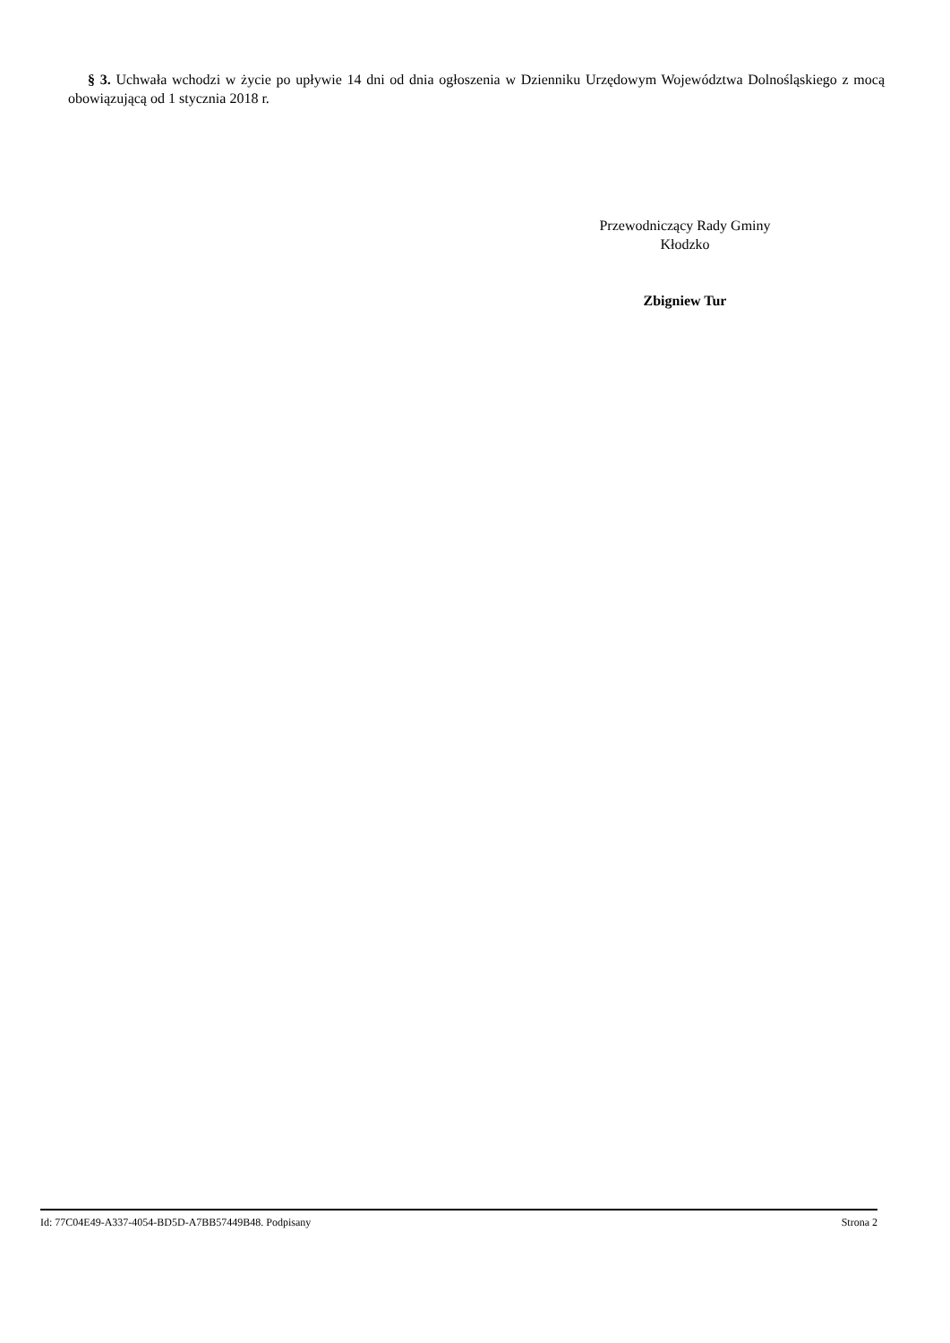§ 3. Uchwała wchodzi w życie po upływie 14 dni od dnia ogłoszenia w Dzienniku Urzędowym Województwa Dolnośląskiego z mocą obowiązującą od 1 stycznia 2018 r.
Przewodniczący Rady Gminy
Kłodzko
Zbigniew Tur
Id: 77C04E49-A337-4054-BD5D-A7BB57449B48. Podpisany Strona 2